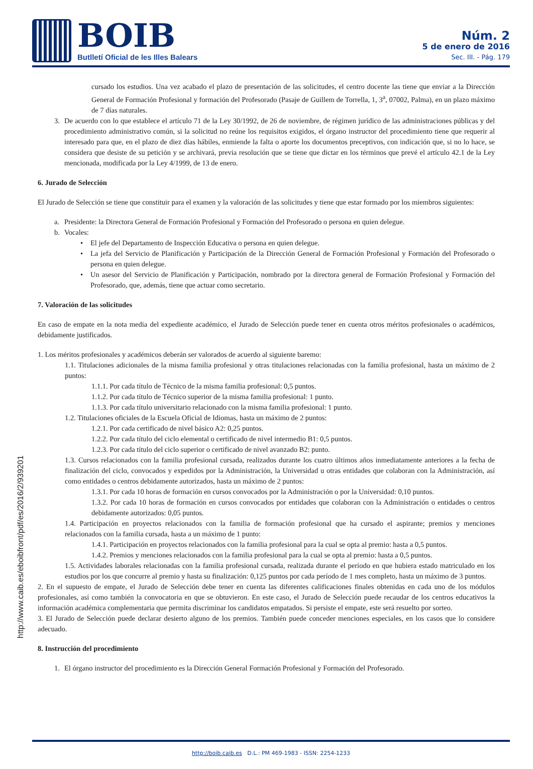BOIB
Butlletí Oficial de les Illes Balears
Núm. 2
5 de enero de 2016
Sec. III. - Pág. 179
http://www.caib.es/eboibfront/pdf/es/2016/2/939201
cursado los estudios. Una vez acabado el plazo de presentación de las solicitudes, el centro docente las tiene que enviar a la Dirección General de Formación Profesional y formación del Profesorado (Pasaje de Guillem de Torrella, 1, 3<sup>a</sup>, 07002, Palma), en un plazo máximo de 7 días naturales.
3. De acuerdo con lo que establece el artículo 71 de la Ley 30/1992, de 26 de noviembre, de régimen jurídico de las administraciones públicas y del procedimiento administrativo común, si la solicitud no reúne los requisitos exigidos, el órgano instructor del procedimiento tiene que requerir al interesado para que, en el plazo de diez días hábiles, enmiende la falta o aporte los documentos preceptivos, con indicación que, si no lo hace, se considera que desiste de su petición y se archivará, previa resolución que se tiene que dictar en los términos que prevé el artículo 42.1 de la Ley mencionada, modificada por la Ley 4/1999, de 13 de enero.
6. Jurado de Selección
El Jurado de Selección se tiene que constituir para el examen y la valoración de las solicitudes y tiene que estar formado por los miembros siguientes:
a. Presidente: la Directora General de Formación Profesional y Formación del Profesorado o persona en quien delegue.
b. Vocales:
• El jefe del Departamento de Inspección Educativa o persona en quien delegue.
• La jefa del Servicio de Planificación y Participación de la Dirección General de Formación Profesional y Formación del Profesorado o persona en quien delegue.
• Un asesor del Servicio de Planificación y Participación, nombrado por la directora general de Formación Profesional y Formación del Profesorado, que, además, tiene que actuar como secretario.
7. Valoración de las solicitudes
En caso de empate en la nota media del expediente académico, el Jurado de Selección puede tener en cuenta otros méritos profesionales o académicos, debidamente justificados.
1. Los méritos profesionales y académicos deberán ser valorados de acuerdo al siguiente baremo:
1.1. Titulaciones adicionales de la misma familia profesional y otras titulaciones relacionadas con la familia profesional, hasta un máximo de 2 puntos:
1.1.1. Por cada título de Técnico de la misma familia profesional: 0,5 puntos.
1.1.2. Por cada título de Técnico superior de la misma familia profesional: 1 punto.
1.1.3. Por cada título universitario relacionado con la misma familia profesional: 1 punto.
1.2. Titulaciones oficiales de la Escuela Oficial de Idiomas, hasta un máximo de 2 puntos:
1.2.1. Por cada certificado de nivel básico A2: 0,25 puntos.
1.2.2. Por cada título del ciclo elemental o certificado de nivel intermedio B1: 0,5 puntos.
1.2.3. Por cada título del ciclo superior o certificado de nivel avanzado B2: punto.
1.3. Cursos relacionados con la familia profesional cursada, realizados durante los cuatro últimos años inmediatamente anteriores a la fecha de finalización del ciclo, convocados y expedidos por la Administración, la Universidad u otras entidades que colaboran con la Administración, así como entidades o centros debidamente autorizados, hasta un máximo de 2 puntos:
1.3.1. Por cada 10 horas de formación en cursos convocados por la Administración o por la Universidad: 0,10 puntos.
1.3.2. Por cada 10 horas de formación en cursos convocados por entidades que colaboran con la Administración o entidades o centros debidamente autorizados: 0,05 puntos.
1.4. Participación en proyectos relacionados con la familia de formación profesional que ha cursado el aspirante; premios y menciones relacionados con la familia cursada, hasta a un máximo de 1 punto:
1.4.1. Participación en proyectos relacionados con la familia profesional para la cual se opta al premio: hasta a 0,5 puntos.
1.4.2. Premios y menciones relacionados con la familia profesional para la cual se opta al premio: hasta a 0,5 puntos.
1.5. Actividades laborales relacionadas con la familia profesional cursada, realizada durante el período en que hubiera estado matriculado en los estudios por los que concurre al premio y hasta su finalización: 0,125 puntos por cada período de 1 mes completo, hasta un máximo de 3 puntos.
2. En el supuesto de empate, el Jurado de Selección debe tener en cuenta las diferentes calificaciones finales obtenidas en cada uno de los módulos profesionales, así como también la convocatoria en que se obtuvieron. En este caso, el Jurado de Selección puede recaudar de los centros educativos la información académica complementaria que permita discriminar los candidatos empatados. Si persiste el empate, este será resuelto por sorteo.
3. El Jurado de Selección puede declarar desierto alguno de los premios. También puede conceder menciones especiales, en los casos que lo considere adecuado.
8. Instrucción del procedimiento
1. El órgano instructor del procedimiento es la Dirección General Formación Profesional y Formación del Profesorado.
http://boib.caib.es D.L.: PM 469-1983 - ISSN: 2254-1233